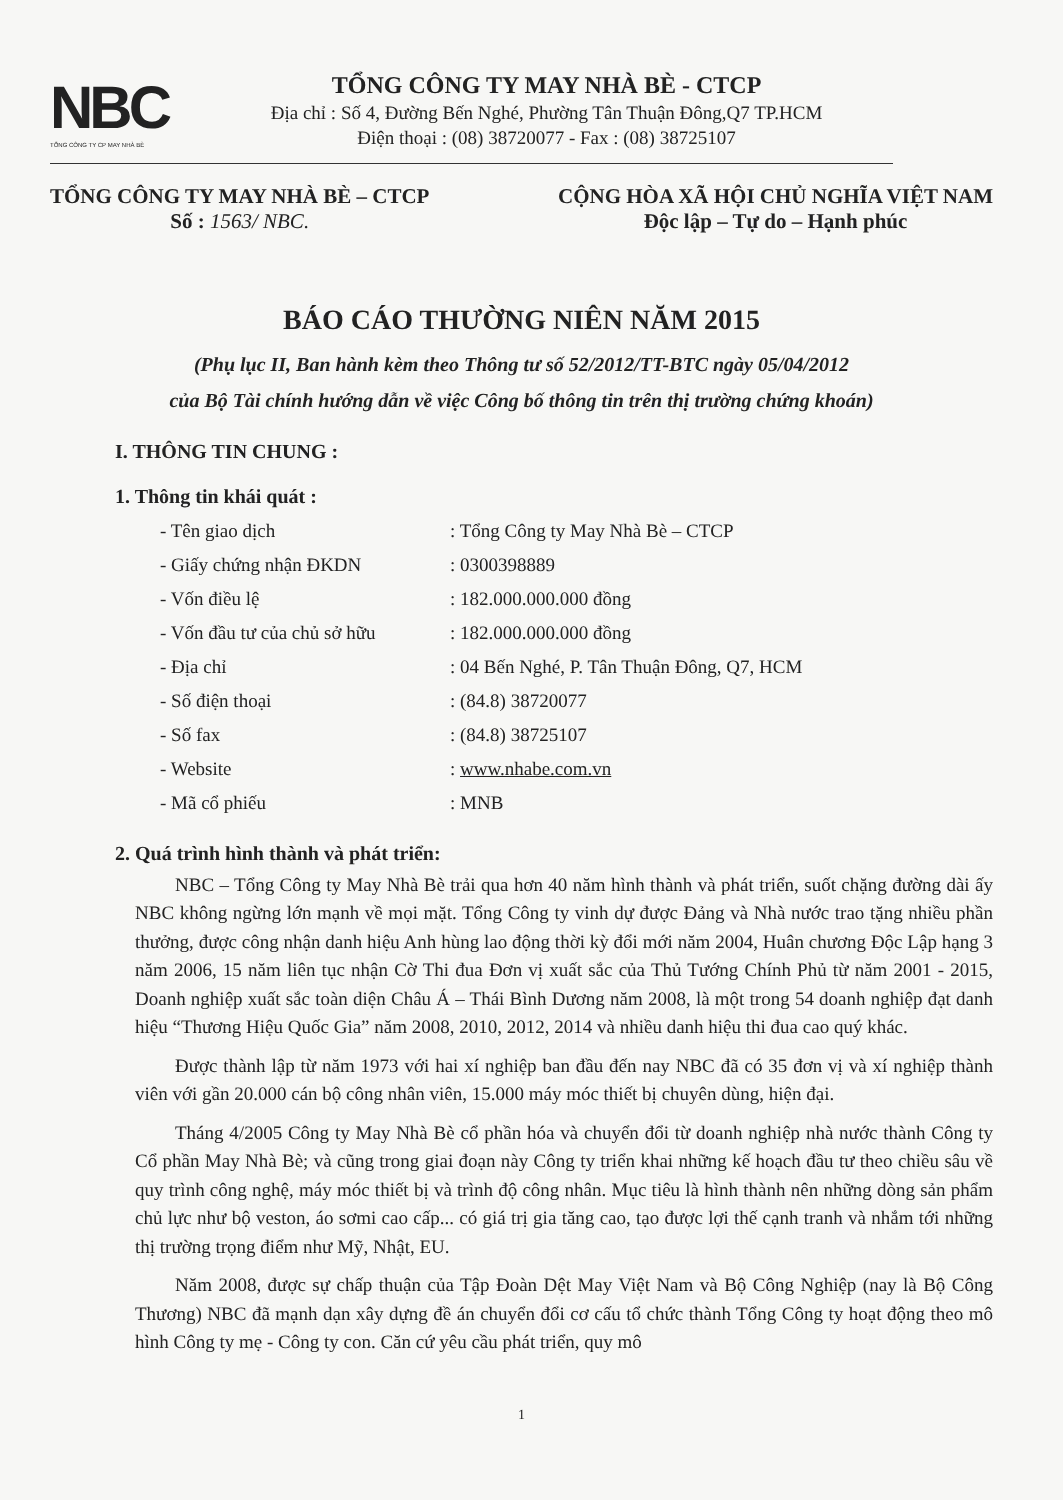NBC
TỔNG CÔNG TY CP MAY NHÀ BÈ
TỔNG CÔNG TY MAY NHÀ BÈ - CTCP
Địa chỉ : Số 4, Đường Bến Nghé, Phường Tân Thuận Đông,Q7 TP.HCM
Điện thoại : (08) 38720077 - Fax : (08) 38725107
TỔNG CÔNG TY MAY NHÀ BÈ – CTCP
Số : 1563/ NBC.
CỘNG HÒA XÃ HỘI CHỦ NGHĨA VIỆT NAM
Độc lập – Tự do – Hạnh phúc
BÁO CÁO THƯỜNG NIÊN NĂM 2015
(Phụ lục II, Ban hành kèm theo Thông tư số 52/2012/TT-BTC ngày 05/04/2012
của Bộ Tài chính hướng dẫn về việc Công bố thông tin trên thị trường chứng khoán)
I. THÔNG TIN CHUNG :
1. Thông tin khái quát :
| - Tên giao dịch | : Tổng Công ty May Nhà Bè – CTCP |
| - Giấy chứng nhận ĐKDN | : 0300398889 |
| - Vốn điều lệ | : 182.000.000.000 đồng |
| - Vốn đầu tư của chủ sở hữu | : 182.000.000.000 đồng |
| - Địa chỉ | : 04 Bến Nghé, P. Tân Thuận Đông, Q7, HCM |
| - Số điện thoại | : (84.8) 38720077 |
| - Số fax | : (84.8) 38725107 |
| - Website | : www.nhabe.com.vn |
| - Mã cổ phiếu | : MNB |
2. Quá trình hình thành và phát triển:
NBC – Tổng Công ty May Nhà Bè trải qua hơn 40 năm hình thành và phát triển, suốt chặng đường dài ấy NBC không ngừng lớn mạnh về mọi mặt. Tổng Công ty vinh dự được Đảng và Nhà nước trao tặng nhiều phần thưởng, được công nhận danh hiệu Anh hùng lao động thời kỳ đổi mới năm 2004, Huân chương Độc Lập hạng 3 năm 2006, 15 năm liên tục nhận Cờ Thi đua Đơn vị xuất sắc của Thủ Tướng Chính Phủ từ năm 2001 - 2015, Doanh nghiệp xuất sắc toàn diện Châu Á – Thái Bình Dương năm 2008, là một trong 54 doanh nghiệp đạt danh hiệu “Thương Hiệu Quốc Gia” năm 2008, 2010, 2012, 2014 và nhiều danh hiệu thi đua cao quý khác.
Được thành lập từ năm 1973 với hai xí nghiệp ban đầu đến nay NBC đã có 35 đơn vị và xí nghiệp thành viên với gần 20.000 cán bộ công nhân viên, 15.000 máy móc thiết bị chuyên dùng, hiện đại.
Tháng 4/2005 Công ty May Nhà Bè cổ phần hóa và chuyển đổi từ doanh nghiệp nhà nước thành Công ty Cổ phần May Nhà Bè; và cũng trong giai đoạn này Công ty triển khai những kế hoạch đầu tư theo chiều sâu về quy trình công nghệ, máy móc thiết bị và trình độ công nhân. Mục tiêu là hình thành nên những dòng sản phẩm chủ lực như bộ veston, áo sơmi cao cấp... có giá trị gia tăng cao, tạo được lợi thế cạnh tranh và nhắm tới những thị trường trọng điểm như Mỹ, Nhật, EU.
Năm 2008, được sự chấp thuận của Tập Đoàn Dệt May Việt Nam và Bộ Công Nghiệp (nay là Bộ Công Thương) NBC đã mạnh dạn xây dựng đề án chuyển đổi cơ cấu tổ chức thành Tổng Công ty hoạt động theo mô hình Công ty mẹ - Công ty con. Căn cứ yêu cầu phát triển, quy mô
1